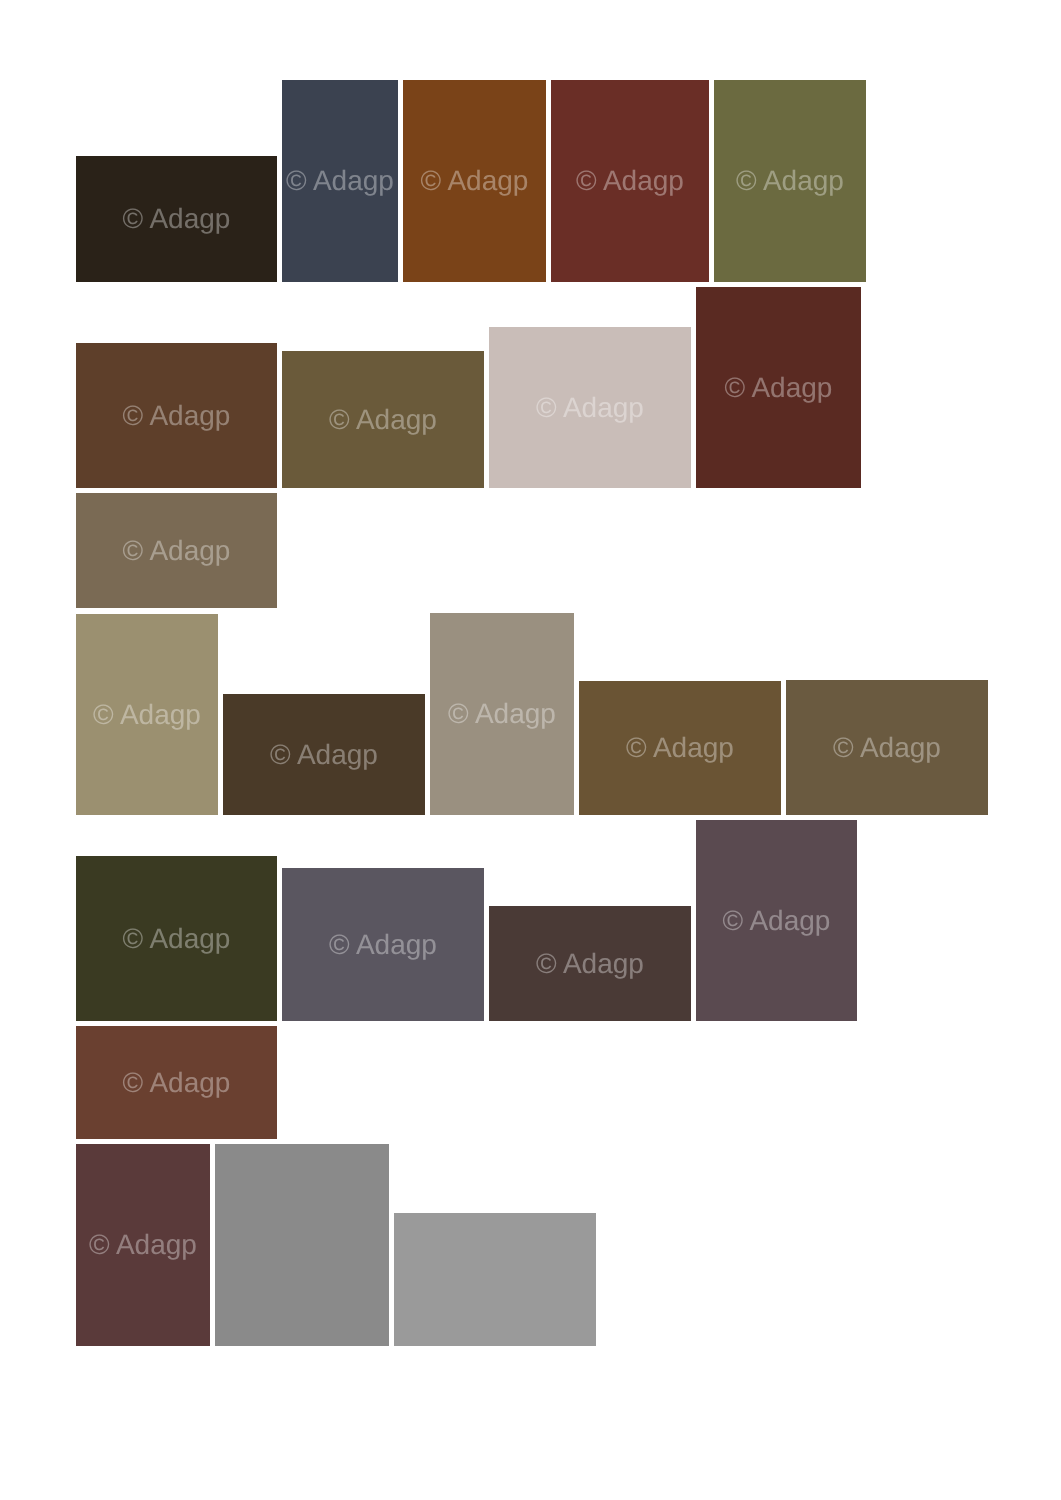© Adagp
© Adagp
© Adagp
© Adagp
© Adagp
© Adagp
© Adagp
© Adagp
© Adagp
© Adagp
© Adagp
© Adagp
© Adagp
© Adagp
© Adagp
© Adagp
© Adagp
© Adagp
© Adagp
© Adagp
© Adagp